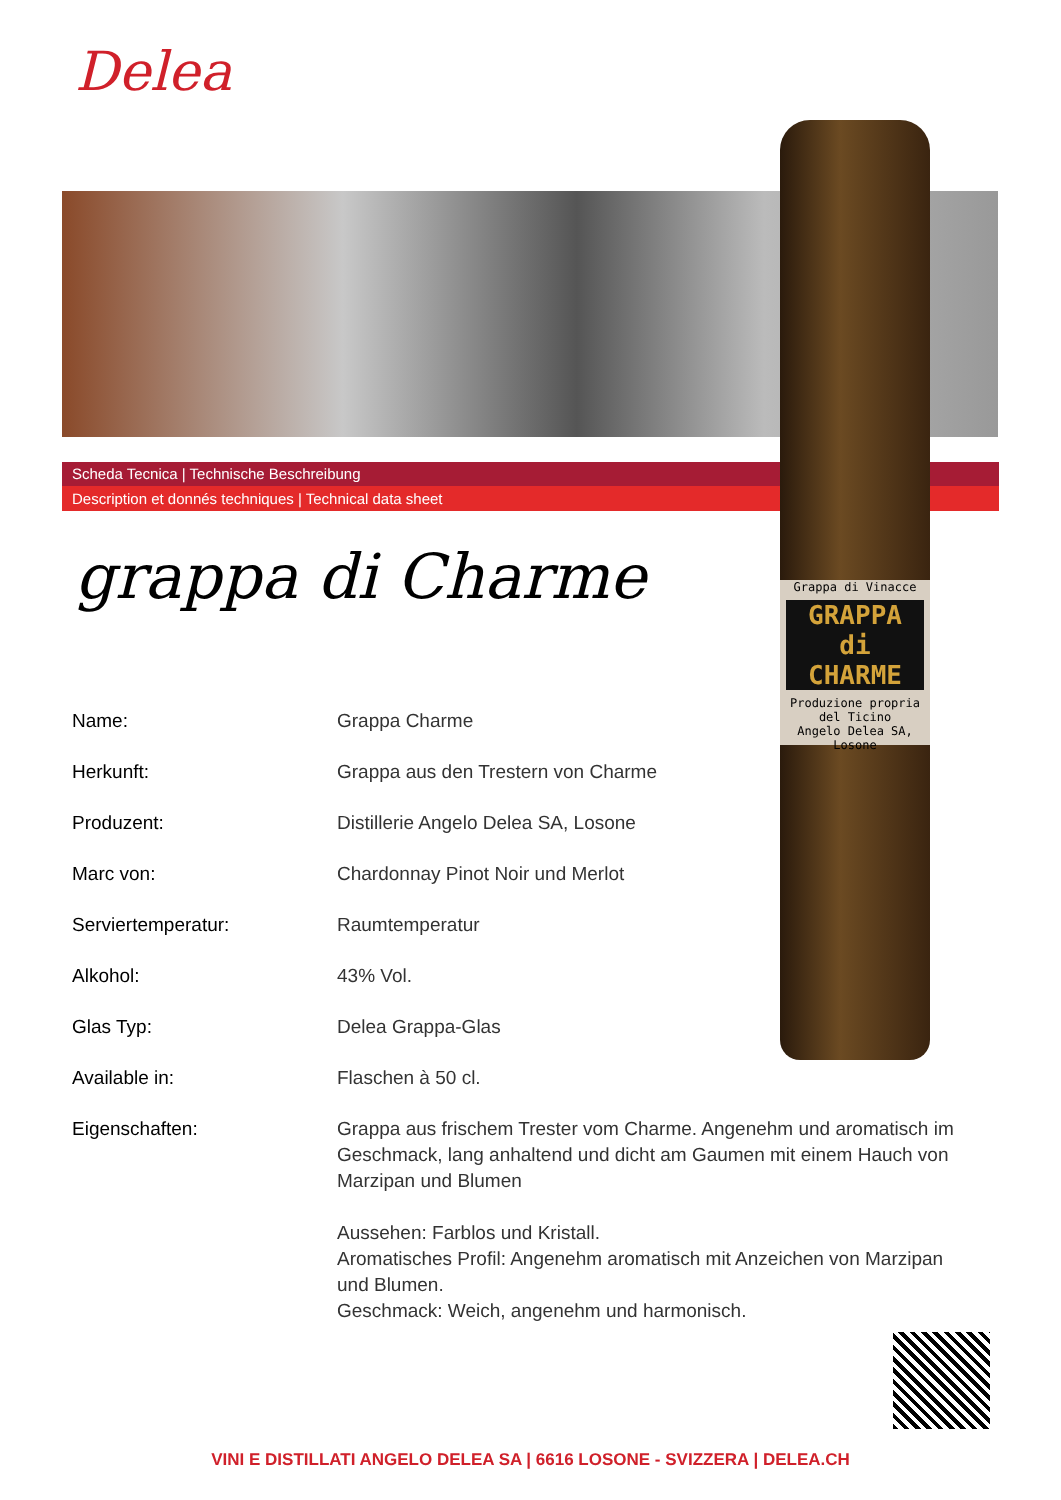Delea
Scheda Tecnica | Technische Beschreibung
Description et donnés techniques | Technical data sheet
Grappa di Vinacce
GRAPPA di CHARME
Produzione propria del Ticino
Angelo Delea SA, Losone
grappa di Charme
| Name: | Grappa Charme |
| Herkunft: | Grappa aus den Trestern von Charme |
| Produzent: | Distillerie Angelo Delea SA, Losone |
| Marc von: | Chardonnay Pinot Noir und Merlot |
| Serviertemperatur: | Raumtemperatur |
| Alkohol: | 43% Vol. |
| Glas Typ: | Delea Grappa-Glas |
| Available in: | Flaschen à 50 cl. |
| Eigenschaften: | Grappa aus frischem Trester vom Charme. Angenehm und aromatisch im Geschmack, lang anhaltend und dicht am Gaumen mit einem Hauch von Marzipan und Blumen Aussehen: Farblos und Kristall. Aromatisches Profil: Angenehm aromatisch mit Anzeichen von Marzipan und Blumen. Geschmack: Weich, angenehm und harmonisch. |
VINI E DISTILLATI ANGELO DELEA SA | 6616 LOSONE - SVIZZERA | DELEA.CH